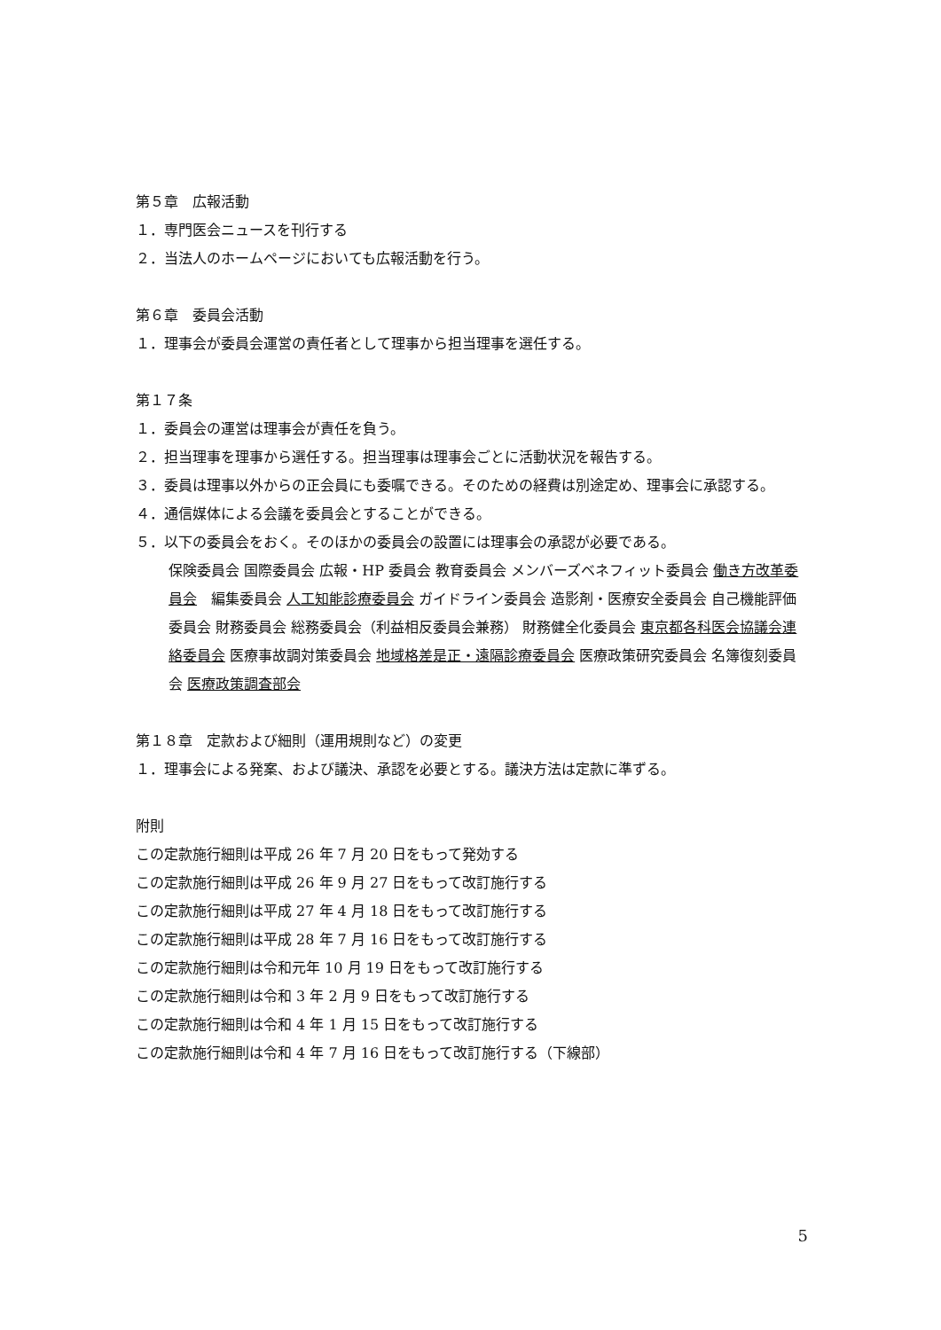第５章　広報活動
１．専門医会ニュースを刊行する
２．当法人のホームページにおいても広報活動を行う。
第６章　委員会活動
１．理事会が委員会運営の責任者として理事から担当理事を選任する。
第１７条
１．委員会の運営は理事会が責任を負う。
２．担当理事を理事から選任する。担当理事は理事会ごとに活動状況を報告する。
３．委員は理事以外からの正会員にも委嘱できる。そのための経費は別途定め、理事会に承認する。
４．通信媒体による会議を委員会とすることができる。
５．以下の委員会をおく。そのほかの委員会の設置には理事会の承認が必要である。
保険委員会 国際委員会 広報・HP 委員会 教育委員会 メンバーズベネフィット委員会 働き方改革委員会　編集委員会 人工知能診療委員会 ガイドライン委員会 造影剤・医療安全委員会 自己機能評価委員会 財務委員会 総務委員会（利益相反委員会兼務） 財務健全化委員会 東京都各科医会協議会連絡委員会 医療事故調対策委員会 地域格差是正・遠隔診療委員会 医療政策研究委員会 名簿復刻委員会 医療政策調査部会
第１８章　定款および細則（運用規則など）の変更
１．理事会による発案、および議決、承認を必要とする。議決方法は定款に準ずる。
附則
この定款施行細則は平成 26 年 7 月 20 日をもって発効する
この定款施行細則は平成 26 年 9 月 27 日をもって改訂施行する
この定款施行細則は平成 27 年 4 月 18 日をもって改訂施行する
この定款施行細則は平成 28 年 7 月 16 日をもって改訂施行する
この定款施行細則は令和元年 10 月 19 日をもって改訂施行する
この定款施行細則は令和 3 年 2 月 9 日をもって改訂施行する
この定款施行細則は令和 4 年 1 月 15 日をもって改訂施行する
この定款施行細則は令和 4 年 7 月 16 日をもって改訂施行する（下線部）
5